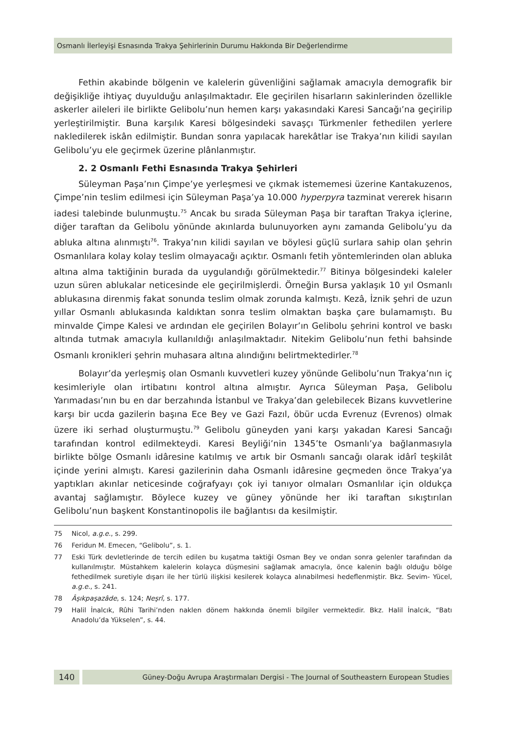Osmanlı İlerleyişi Esnasında Trakya Şehirlerinin Durumu Hakkında Bir Değerlendirme
Fethin akabinde bölgenin ve kalelerin güvenliğini sağlamak amacıyla demografik bir değişikliğe ihtiyaç duyulduğu anlaşılmaktadır. Ele geçirilen hisarların sakinlerinden özellikle askerler aileleri ile birlikte Gelibolu’nun hemen karşı yakasındaki Karesi Sancağı’na geçirilip yerleştirilmiştir. Buna karşılık Karesi bölgesindeki savaşçı Türkmenler fethedilen yerlere nakledilerek iskân edilmiştir. Bundan sonra yapılacak harekâtlar ise Trakya’nın kilidi sayılan Gelibolu’yu ele geçirmek üzerine plânlanmıştır.
2. 2 Osmanlı Fethi Esnasında Trakya Şehirleri
Süleyman Paşa’nın Çimpe’ye yerleşmesi ve çıkmak istememesi üzerine Kantakuzenos, Çimpe’nin teslim edilmesi için Süleyman Paşa’ya 10.000 hyperpyra tazminat vererek hisarın iadesi talebinde bulunmuştu.<sup>75</sup> Ancak bu sırada Süleyman Paşa bir taraftan Trakya içlerine, diğer taraftan da Gelibolu yönünde akınlarda bulunuyorken aynı zamanda Gelibolu’yu da abluka altına alınmıştı<sup>76</sup>. Trakya’nın kilidi sayılan ve böylesi güçlü surlara sahip olan şehrin Osmanlılara kolay kolay teslim olmayacağı açıktır. Osmanlı fetih yöntemlerinden olan abluka altına alma taktiğinin burada da uygulandığı görülmektedir.<sup>77</sup> Bitinya bölgesindeki kaleler uzun süren ablukalar neticesinde ele geçirilmişlerdi. Örneğin Bursa yaklaşık 10 yıl Osmanlı ablukasına direnmiş fakat sonunda teslim olmak zorunda kalmıştı. Kezâ, İznik şehri de uzun yıllar Osmanlı ablukasında kaldıktan sonra teslim olmaktan başka çare bulamamıştı. Bu minvalde Çimpe Kalesi ve ardından ele geçirilen Bolayır’ın Gelibolu şehrini kontrol ve baskı altında tutmak amacıyla kullanıldığı anlaşılmaktadır. Nitekim Gelibolu’nun fethi bahsinde Osmanlı kronikleri şehrin muhasara altına alındığını belirtmektedirler.<sup>78</sup>
Bolayır’da yerleşmiş olan Osmanlı kuvvetleri kuzey yönünde Gelibolu’nun Trakya’nın iç kesimleriyle olan irtibatını kontrol altına almıştır. Ayrıca Süleyman Paşa, Gelibolu Yarımadası’nın bu en dar berzahında İstanbul ve Trakya’dan gelebilecek Bizans kuvvetlerine karşı bir ucda gazilerin başına Ece Bey ve Gazi Fazıl, öbür ucda Evrenuz (Evrenos) olmak üzere iki serhad oluşturmuştu.<sup>79</sup> Gelibolu güneyden yani karşı yakadan Karesi Sancağı tarafından kontrol edilmekteydi. Karesi Beyliği’nin 1345’te Osmanlı’ya bağlanmasıyla birlikte bölge Osmanlı idâresine katılmış ve artık bir Osmanlı sancağı olarak idârî teşkilât içinde yerini almıştı. Karesi gazilerinin daha Osmanlı idâresine geçmeden önce Trakya’ya yaptıkları akınlar neticesinde coğrafyayı çok iyi tanıyor olmaları Osmanlılar için oldukça avantaj sağlamıştır. Böylece kuzey ve güney yönünde her iki taraftan sıkıştırılan Gelibolu’nun başkent Konstantinopolis ile bağlantısı da kesilmiştir.
75 Nicol, a.g.e., s. 299.
76 Feridun M. Emecen, “Gelibolu”, s. 1.
77 Eski Türk devletlerinde de tercih edilen bu kuşatma taktiği Osman Bey ve ondan sonra gelenler tarafından da kullanılmıştır. Müstahkem kalelerin kolayca düşmesini sağlamak amacıyla, önce kalenin bağlı olduğu bölge fethedilmek suretiyle dışarı ile her türlü ilişkisi kesilerek kolayca alınabilmesi hedeflenmiştir. Bkz. Sevim- Yücel, a.g.e., s. 241.
78 Âşıkpaşazâde, s. 124; Neşrî, s. 177.
79 Halil İnalcık, Rûhi Tarihi’nden naklen dönem hakkında önemli bilgiler vermektedir. Bkz. Halil İnalcık, “Batı Anadolu’da Yükselen”, s. 44.
140
Güney-Doğu Avrupa Araştırmaları Dergisi - The Journal of Southeastern European Studies